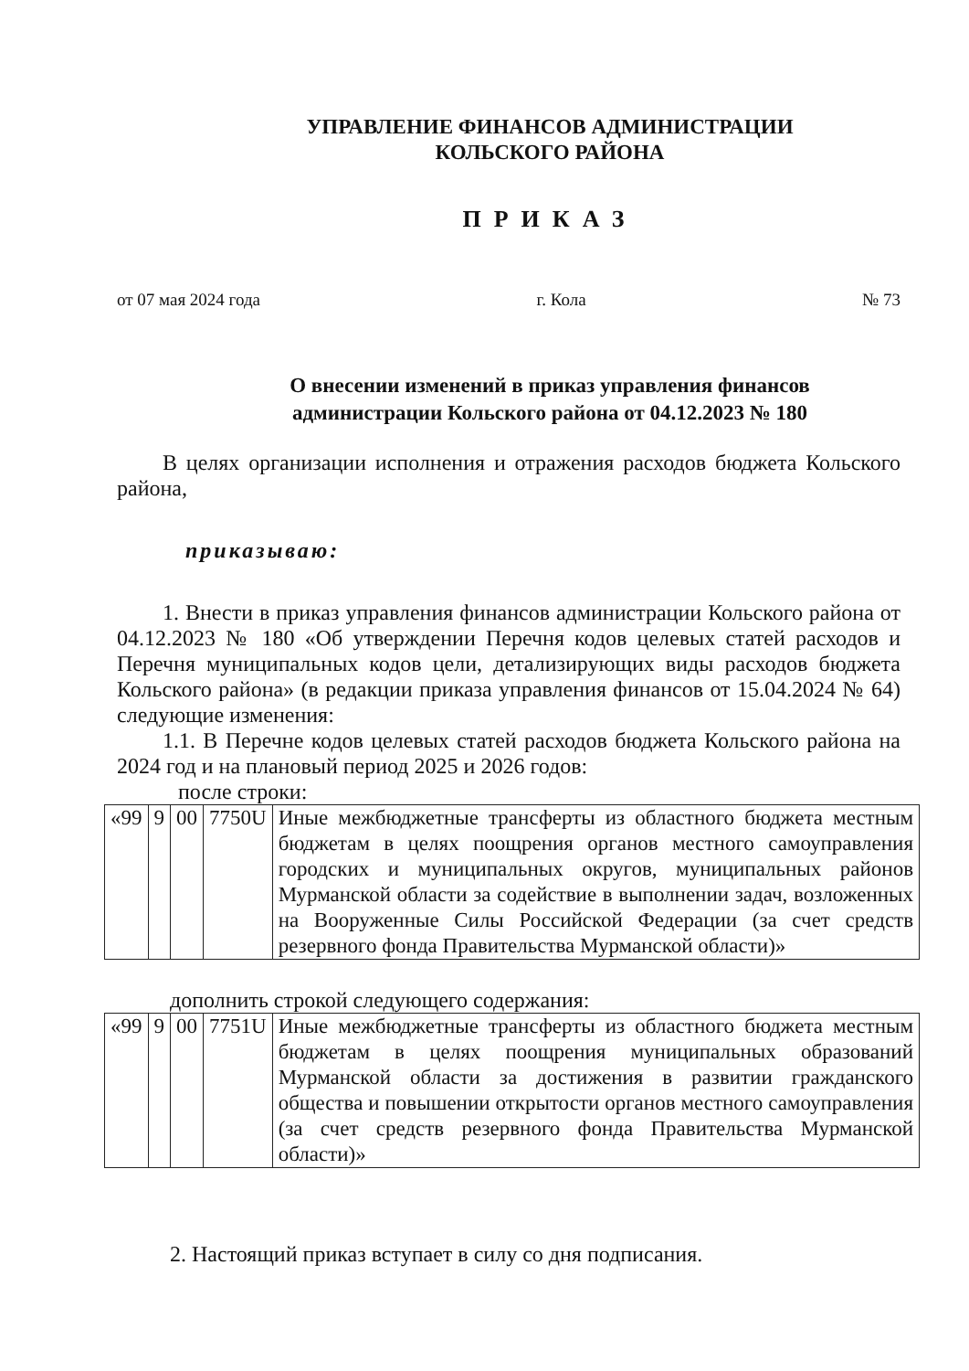УПРАВЛЕНИЕ ФИНАНСОВ АДМИНИСТРАЦИИ
КОЛЬСКОГО РАЙОНА
ПРИКАЗ
от 07 мая 2024 года г. Кола № 73
О внесении изменений в приказ управления финансов
администрации Кольского района от 04.12.2023 № 180
В целях организации исполнения и отражения расходов бюджета Кольского района,
приказываю:
1. Внести в приказ управления финансов администрации Кольского района от 04.12.2023 № 180 «Об утверждении Перечня кодов целевых статей расходов и Перечня муниципальных кодов цели, детализирующих виды расходов бюджета Кольского района» (в редакции приказа управления финансов от 15.04.2024 № 64) следующие изменения:
1.1. В Перечне кодов целевых статей расходов бюджета Кольского района на 2024 год и на плановый период 2025 и 2026 годов:
после строки:
| «99 | 9 | 00 | 7750U | Иные межбюджетные трансферты из областного бюджета местным бюджетам в целях поощрения органов местного самоуправления городских и муниципальных округов, муниципальных районов Мурманской области за содействие в выполнении задач, возложенных на Вооруженные Силы Российской Федерации (за счет средств резервного фонда Правительства Мурманской области)» |
дополнить строкой следующего содержания:
| «99 | 9 | 00 | 7751U | Иные межбюджетные трансферты из областного бюджета местным бюджетам в целях поощрения муниципальных образований Мурманской области за достижения в развитии гражданского общества и повышении открытости органов местного самоуправления (за счет средств резервного фонда Правительства Мурманской области)» |
2. Настоящий приказ вступает в силу со дня подписания.